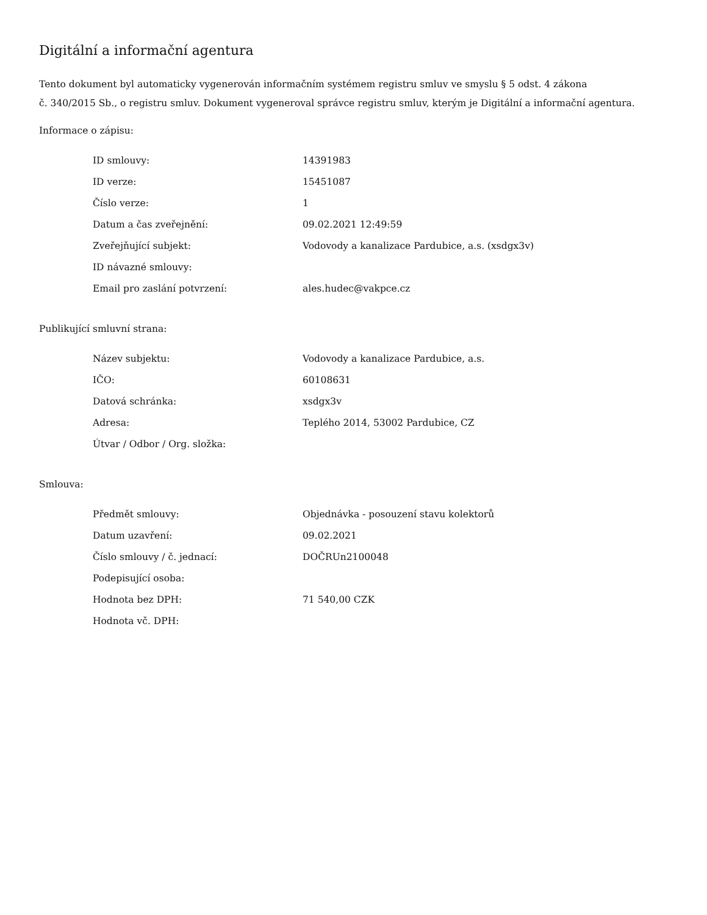Digitální a informační agentura
Tento dokument byl automaticky vygenerován informačním systémem registru smluv ve smyslu § 5 odst. 4 zákona
č. 340/2015 Sb., o registru smluv. Dokument vygeneroval správce registru smluv, kterým je Digitální a informační agentura.
Informace o zápisu:
| ID smlouvy: | 14391983 |
| ID verze: | 15451087 |
| Číslo verze: | 1 |
| Datum a čas zveřejnění: | 09.02.2021 12:49:59 |
| Zveřejňující subjekt: | Vodovody a kanalizace Pardubice, a.s. (xsdgx3v) |
| ID návazné smlouvy: | |
| Email pro zaslání potvrzení: | ales.hudec@vakpce.cz |
Publikující smluvní strana:
| Název subjektu: | Vodovody a kanalizace Pardubice, a.s. |
| IČO: | 60108631 |
| Datová schránka: | xsdgx3v |
| Adresa: | Teplého 2014, 53002 Pardubice, CZ |
| Útvar / Odbor / Org. složka: | |
Smlouva:
| Předmět smlouvy: | Objednávka - posouzení stavu kolektorů |
| Datum uzavření: | 09.02.2021 |
| Číslo smlouvy / č. jednací: | DOČRUn2100048 |
| Podepisující osoba: | |
| Hodnota bez DPH: | 71 540,00 CZK |
| Hodnota vč. DPH: | |